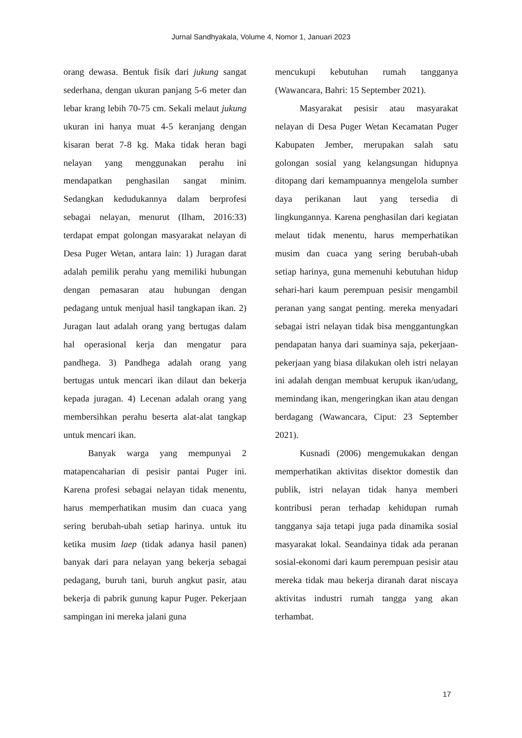Jurnal Sandhyakala, Volume 4, Nomor 1, Januari 2023
orang dewasa. Bentuk fisik dari jukung sangat sederhana, dengan ukuran panjang 5-6 meter dan lebar krang lebih 70-75 cm. Sekali melaut jukung ukuran ini hanya muat 4-5 keranjang dengan kisaran berat 7-8 kg. Maka tidak heran bagi nelayan yang menggunakan perahu ini mendapatkan penghasilan sangat minim. Sedangkan kedudukannya dalam berprofesi sebagai nelayan, menurut (Ilham, 2016:33) terdapat empat golongan masyarakat nelayan di Desa Puger Wetan, antara lain: 1) Juragan darat adalah pemilik perahu yang memiliki hubungan dengan pemasaran atau hubungan dengan pedagang untuk menjual hasil tangkapan ikan. 2) Juragan laut adalah orang yang bertugas dalam hal operasional kerja dan mengatur para pandhega. 3) Pandhega adalah orang yang bertugas untuk mencari ikan dilaut dan bekerja kepada juragan. 4) Lecenan adalah orang yang membersihkan perahu beserta alat-alat tangkap untuk mencari ikan.
Banyak warga yang mempunyai 2 matapencaharian di pesisir pantai Puger ini. Karena profesi sebagai nelayan tidak menentu, harus memperhatikan musim dan cuaca yang sering berubah-ubah setiap harinya. untuk itu ketika musim laep (tidak adanya hasil panen) banyak dari para nelayan yang bekerja sebagai pedagang, buruh tani, buruh angkut pasir, atau bekerja di pabrik gunung kapur Puger. Pekerjaan sampingan ini mereka jalani guna
mencukupi kebutuhan rumah tangganya (Wawancara, Bahri: 15 September 2021).
Masyarakat pesisir atau masyarakat nelayan di Desa Puger Wetan Kecamatan Puger Kabupaten Jember, merupakan salah satu golongan sosial yang kelangsungan hidupnya ditopang dari kemampuannya mengelola sumber daya perikanan laut yang tersedia di lingkungannya. Karena penghasilan dari kegiatan melaut tidak menentu, harus memperhatikan musim dan cuaca yang sering berubah-ubah setiap harinya, guna memenuhi kebutuhan hidup sehari-hari kaum perempuan pesisir mengambil peranan yang sangat penting. mereka menyadari sebagai istri nelayan tidak bisa menggantungkan pendapatan hanya dari suaminya saja, pekerjaan-pekerjaan yang biasa dilakukan oleh istri nelayan ini adalah dengan membuat kerupuk ikan/udang, memindang ikan, mengeringkan ikan atau dengan berdagang (Wawancara, Ciput: 23 September 2021).
Kusnadi (2006) mengemukakan dengan memperhatikan aktivitas disektor domestik dan publik, istri nelayan tidak hanya memberi kontribusi peran terhadap kehidupan rumah tangganya saja tetapi juga pada dinamika sosial masyarakat lokal. Seandainya tidak ada peranan sosial-ekonomi dari kaum perempuan pesisir atau mereka tidak mau bekerja diranah darat niscaya aktivitas industri rumah tangga yang akan terhambat.
17